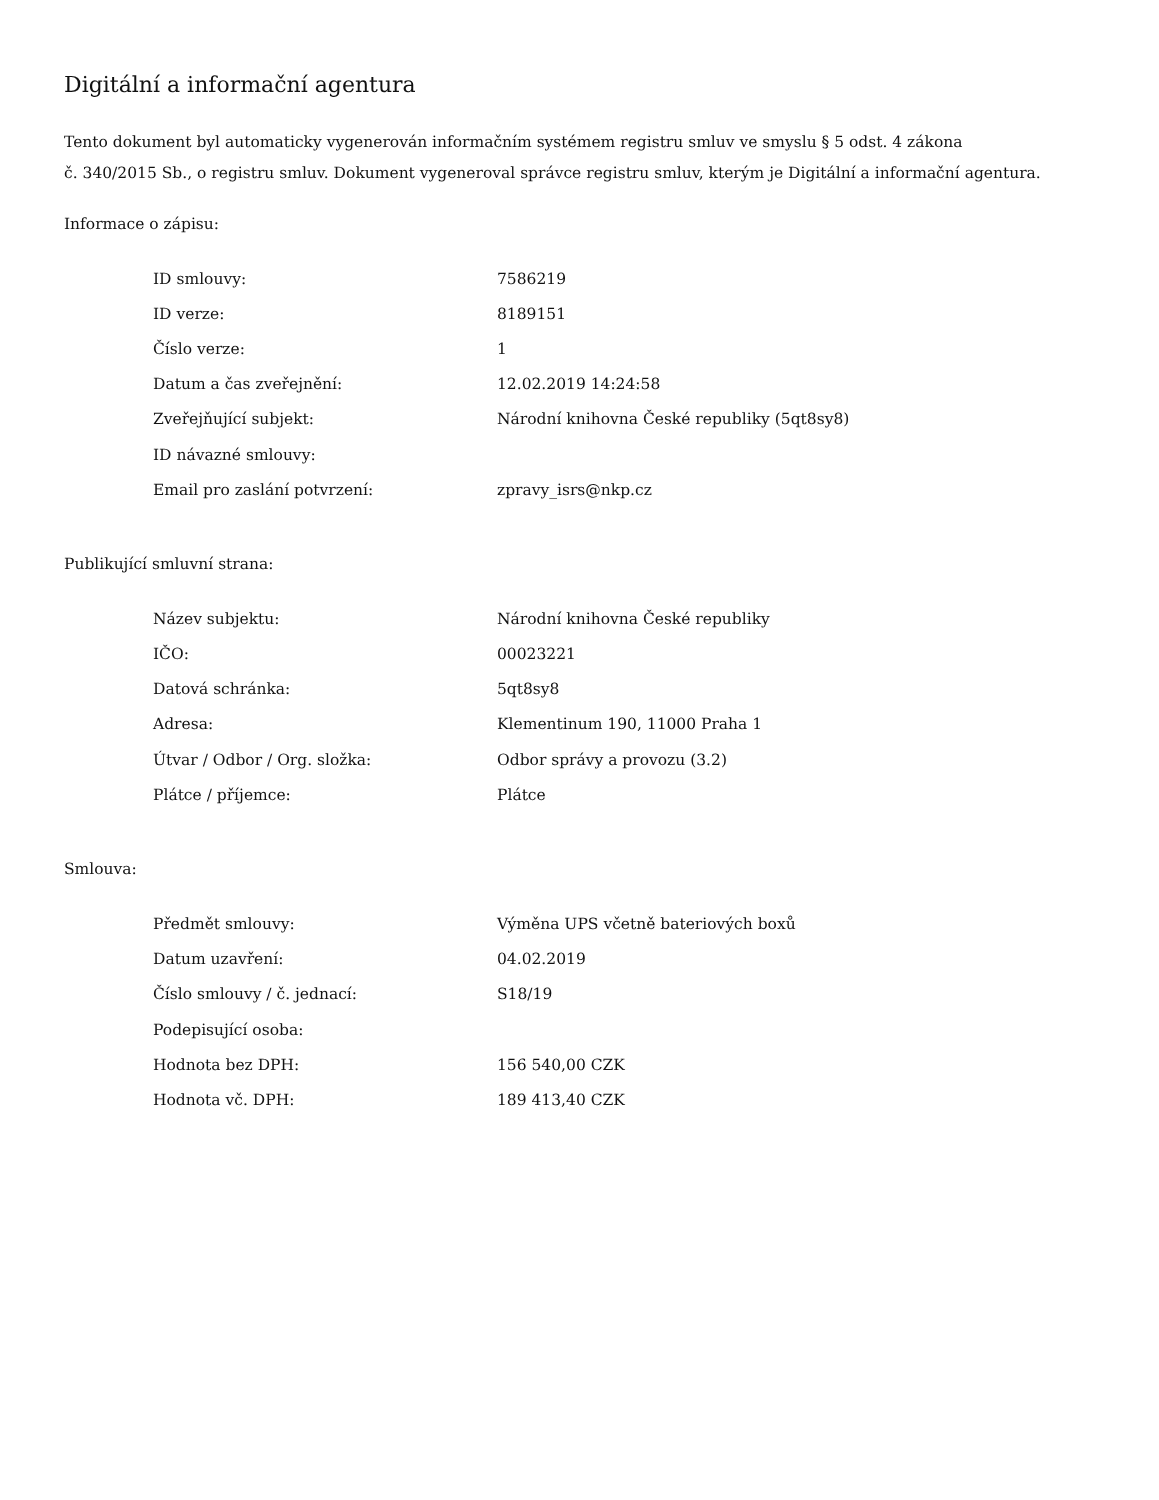Digitální a informační agentura
Tento dokument byl automaticky vygenerován informačním systémem registru smluv ve smyslu § 5 odst. 4 zákona
č. 340/2015 Sb., o registru smluv. Dokument vygeneroval správce registru smluv, kterým je Digitální a informační agentura.
Informace o zápisu:
| ID smlouvy: | 7586219 |
| ID verze: | 8189151 |
| Číslo verze: | 1 |
| Datum a čas zveřejnění: | 12.02.2019 14:24:58 |
| Zveřejňující subjekt: | Národní knihovna České republiky (5qt8sy8) |
| ID návazné smlouvy: | |
| Email pro zaslání potvrzení: | zpravy_isrs@nkp.cz |
Publikující smluvní strana:
| Název subjektu: | Národní knihovna České republiky |
| IČO: | 00023221 |
| Datová schránka: | 5qt8sy8 |
| Adresa: | Klementinum 190, 11000 Praha 1 |
| Útvar / Odbor / Org. složka: | Odbor správy a provozu (3.2) |
| Plátce / příjemce: | Plátce |
Smlouva:
| Předmět smlouvy: | Výměna UPS včetně bateriových boxů |
| Datum uzavření: | 04.02.2019 |
| Číslo smlouvy / č. jednací: | S18/19 |
| Podepisující osoba: | |
| Hodnota bez DPH: | 156 540,00 CZK |
| Hodnota vč. DPH: | 189 413,40 CZK |